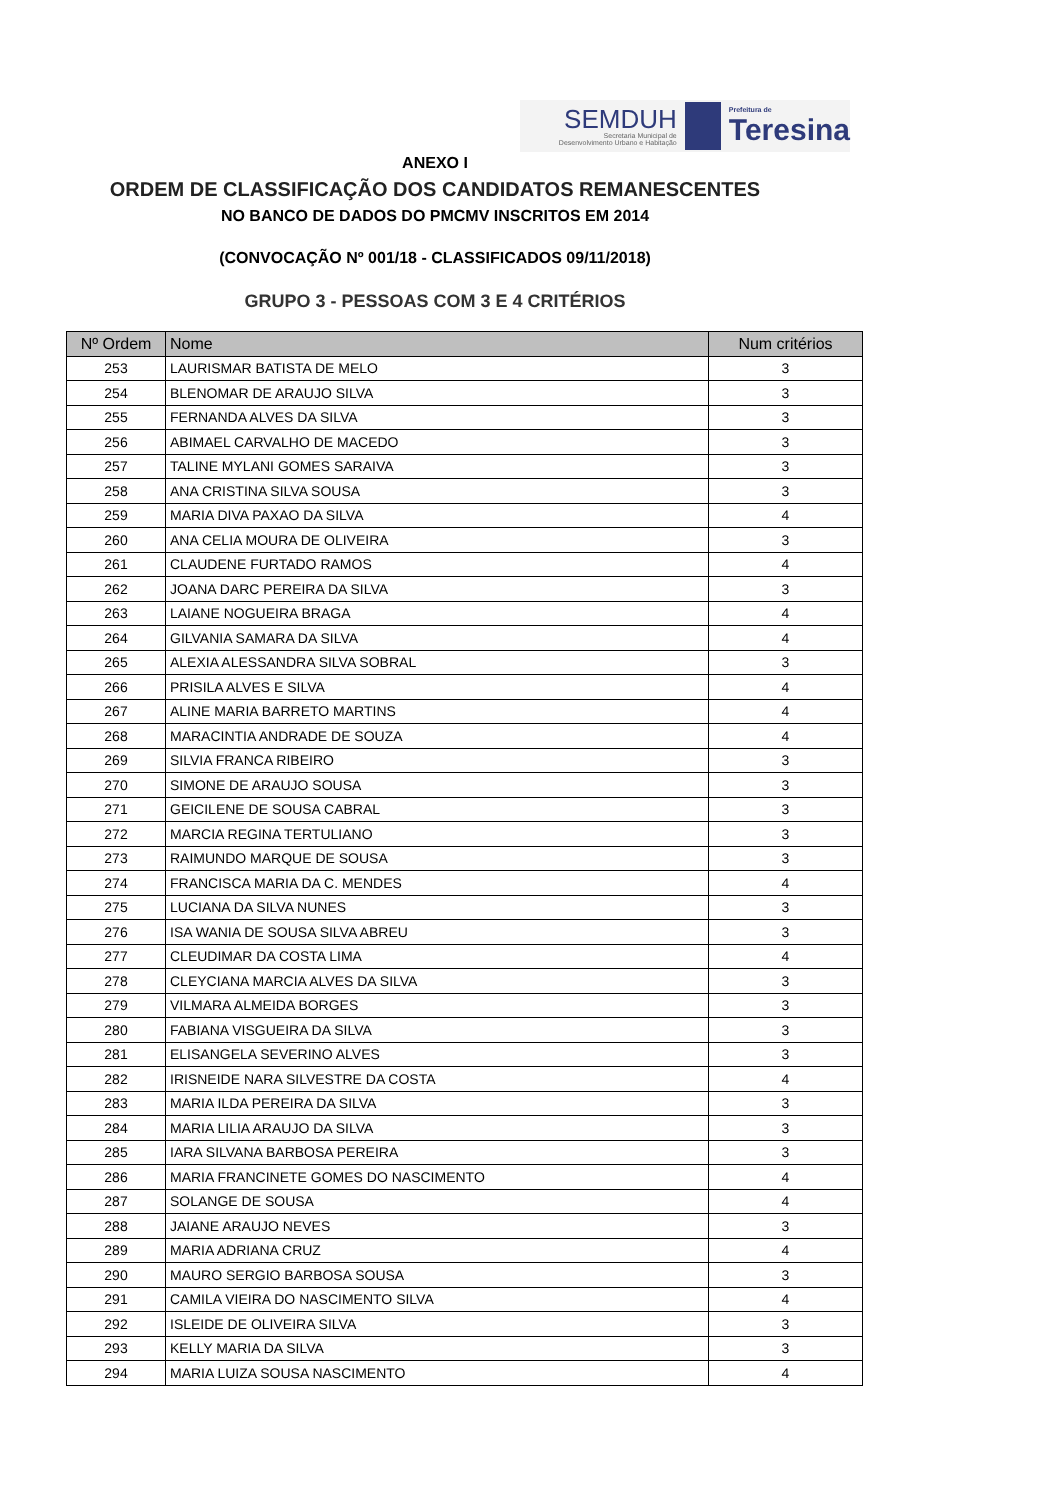SEMDUH
Secretaria Municipal de
Desenvolvimento Urbano e Habitação
Prefeitura de
Teresina
ANEXO I
ORDEM DE CLASSIFICAÇÃO DOS CANDIDATOS REMANESCENTES
NO BANCO DE DADOS DO PMCMV INSCRITOS EM 2014
(CONVOCAÇÃO Nº 001/18 - CLASSIFICADOS 09/11/2018)
GRUPO 3 - PESSOAS COM 3 E 4 CRITÉRIOS
| Nº Ordem | Nome | Num critérios |
| --- | --- | --- |
| 253 | LAURISMAR BATISTA DE MELO | 3 |
| 254 | BLENOMAR DE ARAUJO SILVA | 3 |
| 255 | FERNANDA ALVES DA SILVA | 3 |
| 256 | ABIMAEL CARVALHO DE MACEDO | 3 |
| 257 | TALINE MYLANI GOMES SARAIVA | 3 |
| 258 | ANA CRISTINA SILVA SOUSA | 3 |
| 259 | MARIA DIVA PAXAO DA SILVA | 4 |
| 260 | ANA CELIA MOURA DE OLIVEIRA | 3 |
| 261 | CLAUDENE FURTADO RAMOS | 4 |
| 262 | JOANA DARC PEREIRA DA SILVA | 3 |
| 263 | LAIANE NOGUEIRA BRAGA | 4 |
| 264 | GILVANIA SAMARA DA SILVA | 4 |
| 265 | ALEXIA ALESSANDRA SILVA SOBRAL | 3 |
| 266 | PRISILA ALVES E SILVA | 4 |
| 267 | ALINE MARIA BARRETO MARTINS | 4 |
| 268 | MARACINTIA ANDRADE DE SOUZA | 4 |
| 269 | SILVIA FRANCA RIBEIRO | 3 |
| 270 | SIMONE DE ARAUJO SOUSA | 3 |
| 271 | GEICILENE DE SOUSA CABRAL | 3 |
| 272 | MARCIA REGINA TERTULIANO | 3 |
| 273 | RAIMUNDO MARQUE DE SOUSA | 3 |
| 274 | FRANCISCA MARIA DA C. MENDES | 4 |
| 275 | LUCIANA DA SILVA NUNES | 3 |
| 276 | ISA WANIA DE SOUSA SILVA ABREU | 3 |
| 277 | CLEUDIMAR DA COSTA LIMA | 4 |
| 278 | CLEYCIANA MARCIA ALVES DA SILVA | 3 |
| 279 | VILMARA ALMEIDA BORGES | 3 |
| 280 | FABIANA VISGUEIRA DA SILVA | 3 |
| 281 | ELISANGELA SEVERINO ALVES | 3 |
| 282 | IRISNEIDE NARA SILVESTRE DA COSTA | 4 |
| 283 | MARIA ILDA PEREIRA DA SILVA | 3 |
| 284 | MARIA LILIA ARAUJO DA SILVA | 3 |
| 285 | IARA SILVANA BARBOSA PEREIRA | 3 |
| 286 | MARIA FRANCINETE GOMES DO NASCIMENTO | 4 |
| 287 | SOLANGE DE SOUSA | 4 |
| 288 | JAIANE ARAUJO NEVES | 3 |
| 289 | MARIA ADRIANA CRUZ | 4 |
| 290 | MAURO SERGIO BARBOSA SOUSA | 3 |
| 291 | CAMILA VIEIRA DO NASCIMENTO SILVA | 4 |
| 292 | ISLEIDE DE OLIVEIRA SILVA | 3 |
| 293 | KELLY MARIA DA SILVA | 3 |
| 294 | MARIA LUIZA SOUSA NASCIMENTO | 4 |